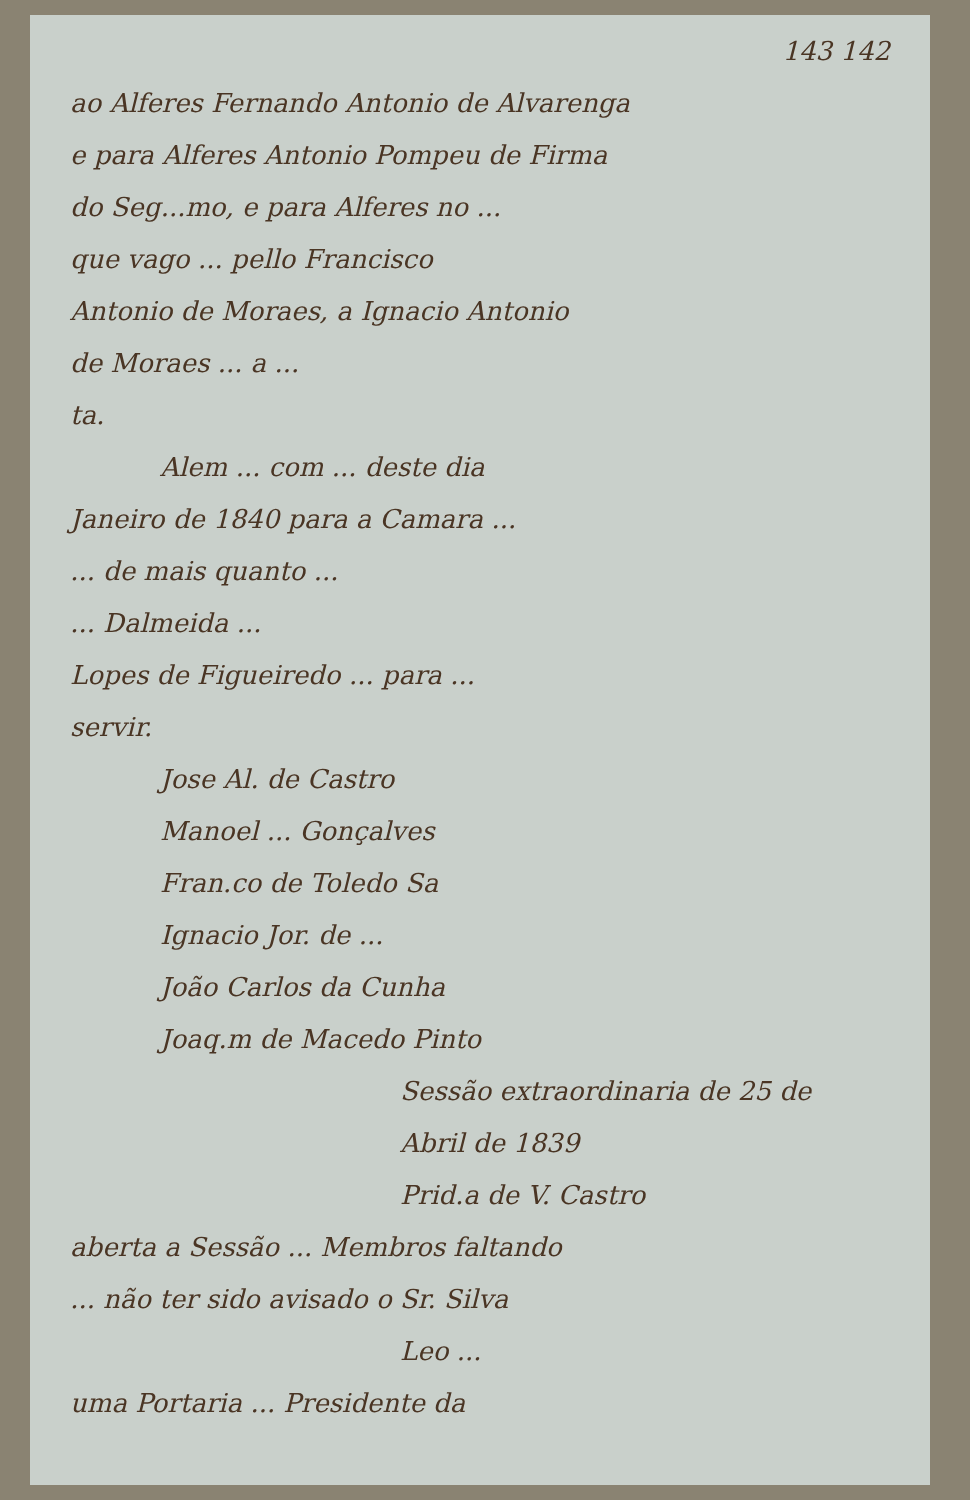143 142
ao Alferes Fernando Antonio de Alvarenga
e para Alferes Antonio Pompeu de Firma
do Seg...mo, e para Alferes no ...
que vago ... pello Francisco
Antonio de Moraes, a Ignacio Antonio
de Moraes ... a ...
ta.
Alem ... com ... deste dia
Janeiro de 1840 para a Camara ...
... de mais quanto ...
... Dalmeida ...
Lopes de Figueiredo ... para ...
servir.
Jose Al. de Castro
Manoel ... Gonçalves
Fran.co de Toledo Sa
Ignacio Jor. de ...
João Carlos da Cunha
Joaq.m de Macedo Pinto
Sessão extraordinaria de 25 de
Abril de 1839
Prid.a de V. Castro
aberta a Sessão ... Membros faltando
... não ter sido avisado o Sr. Silva
Leo ...
uma Portaria ... Presidente da